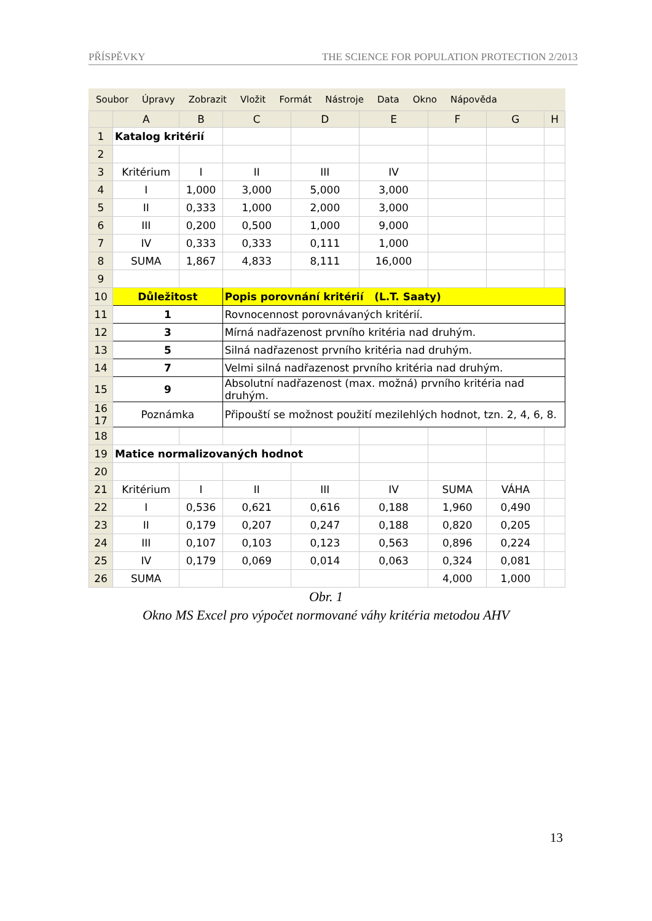PŘÍSPĚVKY THE SCIENCE FOR POPULATION PROTECTION 2/2013
Soubor Úpravy Zobrazit Vložit Formát Nástroje Data Okno Nápověda
| | A | B | C | D | E | F | G | H |
| --- | --- | --- | --- | --- | --- | --- | --- | --- |
| 1 | Katalog kritérií | | | | | | | |
| 2 | | | | | | | | |
| 3 | Kritérium | I | II | III | IV | | | |
| 4 | I | 1,000 | 3,000 | 5,000 | 3,000 | | | |
| 5 | II | 0,333 | 1,000 | 2,000 | 3,000 | | | |
| 6 | III | 0,200 | 0,500 | 1,000 | 9,000 | | | |
| 7 | IV | 0,333 | 0,333 | 0,111 | 1,000 | | | |
| 8 | SUMA | 1,867 | 4,833 | 8,111 | 16,000 | | | |
| 9 | | | | | | | | |
| 10 | Důležitost | | Popis porovnání kritérií (L.T. Saaty) | | | | | |
| 11 | 1 | | Rovnocennost porovnávaných kritérií. | | | | | |
| 12 | 3 | | Mírná nadřazenost prvního kritéria nad druhým. | | | | | |
| 13 | 5 | | Silná nadřazenost prvního kritéria nad druhým. | | | | | |
| 14 | 7 | | Velmi silná nadřazenost prvního kritéria nad druhým. | | | | | |
| 15 | 9 | | Absolutní nadřazenost (max. možná) prvního kritéria nad druhým. | | | | | |
| 16 17 | Poznámka | | Připouští se možnost použití mezilehlých hodnot, tzn. 2, 4, 6, 8. | | | | | |
| 18 | | | | | | | | |
| 19 | Matice normalizovaných hodnot | | | | | | | |
| 20 | | | | | | | | |
| 21 | Kritérium | I | II | III | IV | SUMA | VÁHA | |
| 22 | I | 0,536 | 0,621 | 0,616 | 0,188 | 1,960 | 0,490 | |
| 23 | II | 0,179 | 0,207 | 0,247 | 0,188 | 0,820 | 0,205 | |
| 24 | III | 0,107 | 0,103 | 0,123 | 0,563 | 0,896 | 0,224 | |
| 25 | IV | 0,179 | 0,069 | 0,014 | 0,063 | 0,324 | 0,081 | |
| 26 | SUMA | | | | | 4,000 | 1,000 | |
Obr. 1
Okno MS Excel pro výpočet normované váhy kritéria metodou AHV
13